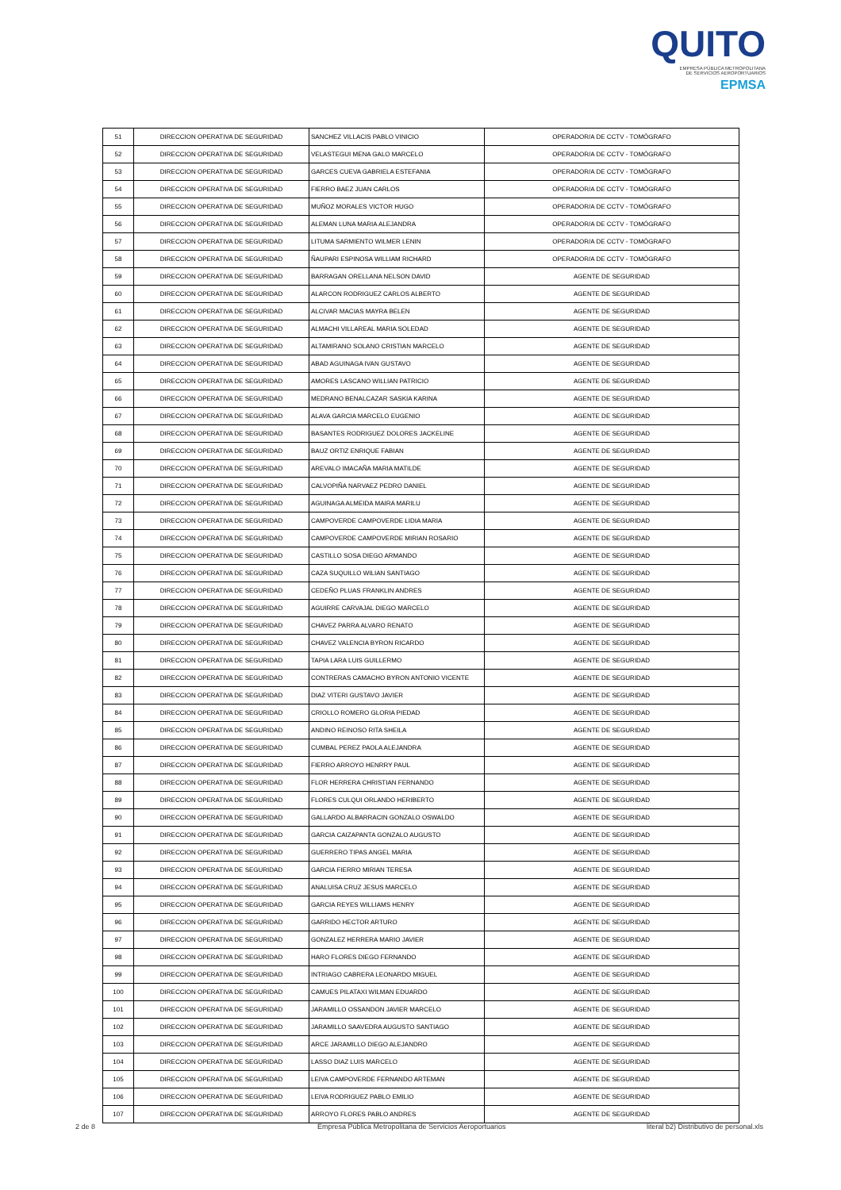QUITO
EMPRESA PÚBLICA METROPOLITANA
DE SERVICIOS AEROPORTUARIOS EPMSA
| 51 | DIRECCION OPERATIVA DE SEGURIDAD | SANCHEZ VILLACIS PABLO VINICIO | OPERADOR/A DE CCTV - TOMÓGRAFO |
| 52 | DIRECCION OPERATIVA DE SEGURIDAD | VELASTEGUI MENA GALO MARCELO | OPERADOR/A DE CCTV - TOMÓGRAFO |
| 53 | DIRECCION OPERATIVA DE SEGURIDAD | GARCES CUEVA GABRIELA ESTEFANIA | OPERADOR/A DE CCTV - TOMÓGRAFO |
| 54 | DIRECCION OPERATIVA DE SEGURIDAD | FIERRO BAEZ JUAN CARLOS | OPERADOR/A DE CCTV - TOMÓGRAFO |
| 55 | DIRECCION OPERATIVA DE SEGURIDAD | MUÑOZ MORALES VICTOR HUGO | OPERADOR/A DE CCTV - TOMÓGRAFO |
| 56 | DIRECCION OPERATIVA DE SEGURIDAD | ALEMAN LUNA MARIA ALEJANDRA | OPERADOR/A DE CCTV - TOMÓGRAFO |
| 57 | DIRECCION OPERATIVA DE SEGURIDAD | LITUMA SARMIENTO WILMER LENIN | OPERADOR/A DE CCTV - TOMÓGRAFO |
| 58 | DIRECCION OPERATIVA DE SEGURIDAD | ÑAUPARI ESPINOSA WILLIAM RICHARD | OPERADOR/A DE CCTV - TOMÓGRAFO |
| 59 | DIRECCION OPERATIVA DE SEGURIDAD | BARRAGAN ORELLANA NELSON DAVID | AGENTE DE SEGURIDAD |
| 60 | DIRECCION OPERATIVA DE SEGURIDAD | ALARCON RODRIGUEZ CARLOS ALBERTO | AGENTE DE SEGURIDAD |
| 61 | DIRECCION OPERATIVA DE SEGURIDAD | ALCIVAR MACIAS MAYRA BELEN | AGENTE DE SEGURIDAD |
| 62 | DIRECCION OPERATIVA DE SEGURIDAD | ALMACHI VILLAREAL MARIA SOLEDAD | AGENTE DE SEGURIDAD |
| 63 | DIRECCION OPERATIVA DE SEGURIDAD | ALTAMIRANO SOLANO CRISTIAN MARCELO | AGENTE DE SEGURIDAD |
| 64 | DIRECCION OPERATIVA DE SEGURIDAD | ABAD AGUINAGA IVAN GUSTAVO | AGENTE DE SEGURIDAD |
| 65 | DIRECCION OPERATIVA DE SEGURIDAD | AMORES LASCANO WILLIAN PATRICIO | AGENTE DE SEGURIDAD |
| 66 | DIRECCION OPERATIVA DE SEGURIDAD | MEDRANO BENALCAZAR SASKIA KARINA | AGENTE DE SEGURIDAD |
| 67 | DIRECCION OPERATIVA DE SEGURIDAD | ALAVA GARCIA MARCELO EUGENIO | AGENTE DE SEGURIDAD |
| 68 | DIRECCION OPERATIVA DE SEGURIDAD | BASANTES RODRIGUEZ DOLORES JACKELINE | AGENTE DE SEGURIDAD |
| 69 | DIRECCION OPERATIVA DE SEGURIDAD | BAUZ ORTIZ ENRIQUE FABIAN | AGENTE DE SEGURIDAD |
| 70 | DIRECCION OPERATIVA DE SEGURIDAD | AREVALO IMACAÑA MARIA MATILDE | AGENTE DE SEGURIDAD |
| 71 | DIRECCION OPERATIVA DE SEGURIDAD | CALVOPIÑA NARVAEZ PEDRO DANIEL | AGENTE DE SEGURIDAD |
| 72 | DIRECCION OPERATIVA DE SEGURIDAD | AGUINAGA ALMEIDA MAIRA MARILU | AGENTE DE SEGURIDAD |
| 73 | DIRECCION OPERATIVA DE SEGURIDAD | CAMPOVERDE CAMPOVERDE LIDIA MARIA | AGENTE DE SEGURIDAD |
| 74 | DIRECCION OPERATIVA DE SEGURIDAD | CAMPOVERDE CAMPOVERDE MIRIAN ROSARIO | AGENTE DE SEGURIDAD |
| 75 | DIRECCION OPERATIVA DE SEGURIDAD | CASTILLO SOSA DIEGO ARMANDO | AGENTE DE SEGURIDAD |
| 76 | DIRECCION OPERATIVA DE SEGURIDAD | CAZA SUQUILLO WILIAN SANTIAGO | AGENTE DE SEGURIDAD |
| 77 | DIRECCION OPERATIVA DE SEGURIDAD | CEDEÑO PLUAS FRANKLIN ANDRES | AGENTE DE SEGURIDAD |
| 78 | DIRECCION OPERATIVA DE SEGURIDAD | AGUIRRE CARVAJAL DIEGO MARCELO | AGENTE DE SEGURIDAD |
| 79 | DIRECCION OPERATIVA DE SEGURIDAD | CHAVEZ PARRA ALVARO RENATO | AGENTE DE SEGURIDAD |
| 80 | DIRECCION OPERATIVA DE SEGURIDAD | CHAVEZ VALENCIA BYRON RICARDO | AGENTE DE SEGURIDAD |
| 81 | DIRECCION OPERATIVA DE SEGURIDAD | TAPIA LARA LUIS GUILLERMO | AGENTE DE SEGURIDAD |
| 82 | DIRECCION OPERATIVA DE SEGURIDAD | CONTRERAS CAMACHO BYRON ANTONIO VICENTE | AGENTE DE SEGURIDAD |
| 83 | DIRECCION OPERATIVA DE SEGURIDAD | DIAZ VITERI GUSTAVO JAVIER | AGENTE DE SEGURIDAD |
| 84 | DIRECCION OPERATIVA DE SEGURIDAD | CRIOLLO ROMERO GLORIA PIEDAD | AGENTE DE SEGURIDAD |
| 85 | DIRECCION OPERATIVA DE SEGURIDAD | ANDINO REINOSO RITA SHEILA | AGENTE DE SEGURIDAD |
| 86 | DIRECCION OPERATIVA DE SEGURIDAD | CUMBAL PEREZ PAOLA ALEJANDRA | AGENTE DE SEGURIDAD |
| 87 | DIRECCION OPERATIVA DE SEGURIDAD | FIERRO ARROYO HENRRY PAUL | AGENTE DE SEGURIDAD |
| 88 | DIRECCION OPERATIVA DE SEGURIDAD | FLOR HERRERA CHRISTIAN FERNANDO | AGENTE DE SEGURIDAD |
| 89 | DIRECCION OPERATIVA DE SEGURIDAD | FLORES CULQUI ORLANDO HERIBERTO | AGENTE DE SEGURIDAD |
| 90 | DIRECCION OPERATIVA DE SEGURIDAD | GALLARDO ALBARRACIN GONZALO OSWALDO | AGENTE DE SEGURIDAD |
| 91 | DIRECCION OPERATIVA DE SEGURIDAD | GARCIA CAIZAPANTA GONZALO AUGUSTO | AGENTE DE SEGURIDAD |
| 92 | DIRECCION OPERATIVA DE SEGURIDAD | GUERRERO TIPAS ANGEL MARIA | AGENTE DE SEGURIDAD |
| 93 | DIRECCION OPERATIVA DE SEGURIDAD | GARCIA FIERRO MIRIAN TERESA | AGENTE DE SEGURIDAD |
| 94 | DIRECCION OPERATIVA DE SEGURIDAD | ANALUISA CRUZ JESUS MARCELO | AGENTE DE SEGURIDAD |
| 95 | DIRECCION OPERATIVA DE SEGURIDAD | GARCIA REYES WILLIAMS HENRY | AGENTE DE SEGURIDAD |
| 96 | DIRECCION OPERATIVA DE SEGURIDAD | GARRIDO HECTOR ARTURO | AGENTE DE SEGURIDAD |
| 97 | DIRECCION OPERATIVA DE SEGURIDAD | GONZALEZ HERRERA MARIO JAVIER | AGENTE DE SEGURIDAD |
| 98 | DIRECCION OPERATIVA DE SEGURIDAD | HARO FLORES DIEGO FERNANDO | AGENTE DE SEGURIDAD |
| 99 | DIRECCION OPERATIVA DE SEGURIDAD | INTRIAGO CABRERA LEONARDO MIGUEL | AGENTE DE SEGURIDAD |
| 100 | DIRECCION OPERATIVA DE SEGURIDAD | CAMUES PILATAXI WILMAN EDUARDO | AGENTE DE SEGURIDAD |
| 101 | DIRECCION OPERATIVA DE SEGURIDAD | JARAMILLO OSSANDON JAVIER MARCELO | AGENTE DE SEGURIDAD |
| 102 | DIRECCION OPERATIVA DE SEGURIDAD | JARAMILLO SAAVEDRA AUGUSTO SANTIAGO | AGENTE DE SEGURIDAD |
| 103 | DIRECCION OPERATIVA DE SEGURIDAD | ARCE JARAMILLO DIEGO ALEJANDRO | AGENTE DE SEGURIDAD |
| 104 | DIRECCION OPERATIVA DE SEGURIDAD | LASSO DIAZ LUIS MARCELO | AGENTE DE SEGURIDAD |
| 105 | DIRECCION OPERATIVA DE SEGURIDAD | LEIVA CAMPOVERDE FERNANDO ARTEMAN | AGENTE DE SEGURIDAD |
| 106 | DIRECCION OPERATIVA DE SEGURIDAD | LEIVA RODRIGUEZ PABLO EMILIO | AGENTE DE SEGURIDAD |
| 107 | DIRECCION OPERATIVA DE SEGURIDAD | ARROYO FLORES PABLO ANDRES | AGENTE DE SEGURIDAD |
2 de 8 Empresa Pública Metropolitana de Servicios Aeroportuarios literal b2) Distributivo de personal.xls